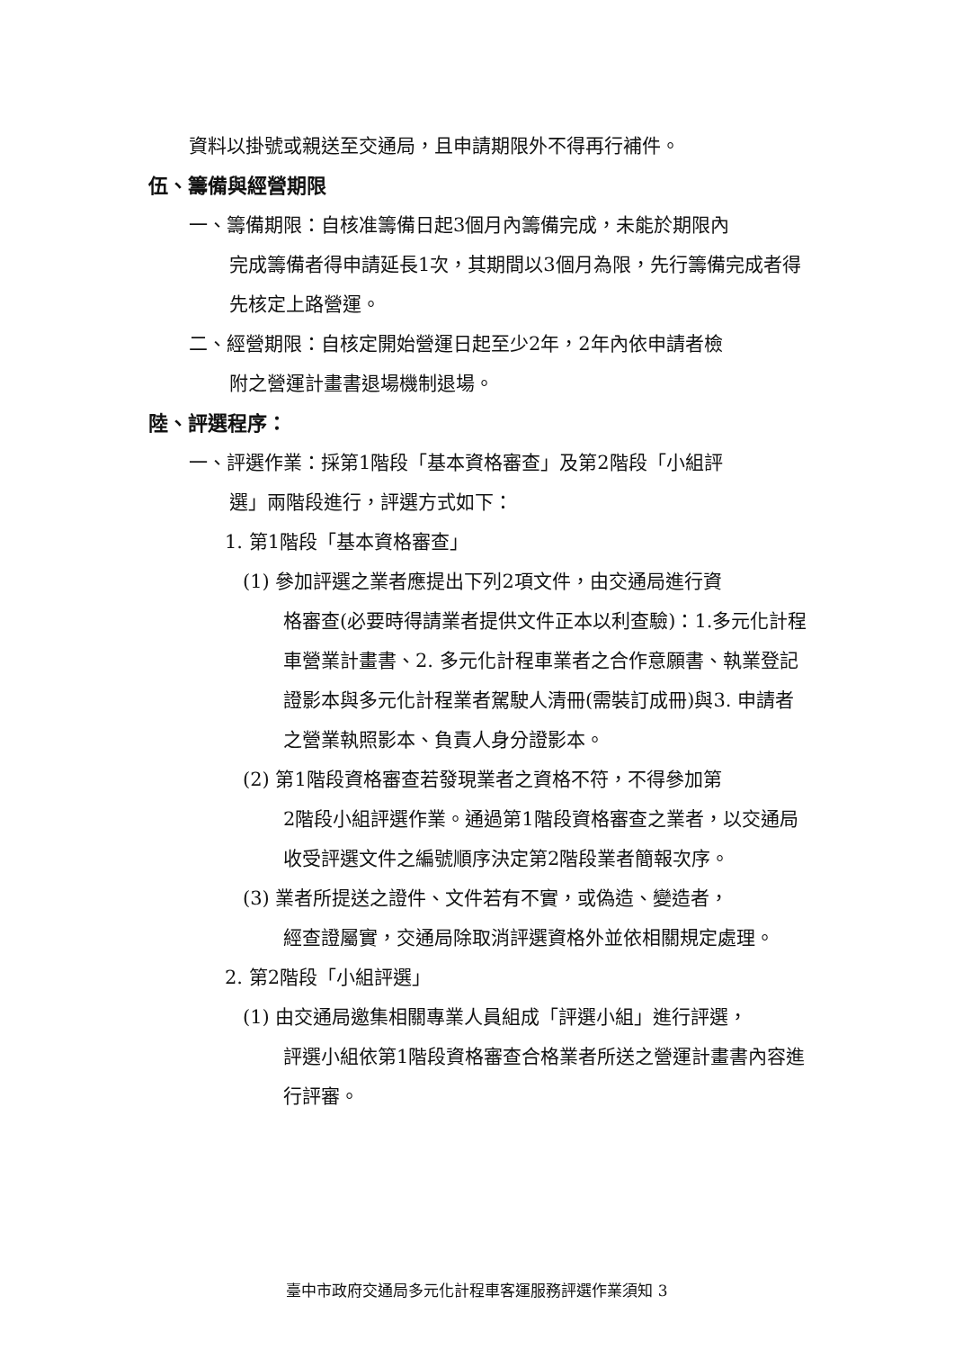資料以掛號或親送至交通局，且申請期限外不得再行補件。
伍、籌備與經營期限
一、籌備期限：自核准籌備日起3個月內籌備完成，未能於期限內
完成籌備者得申請延長1次，其期間以3個月為限，先行籌備完成者得先核定上路營運。
二、經營期限：自核定開始營運日起至少2年，2年內依申請者檢
附之營運計畫書退場機制退場。
陸、評選程序：
一、評選作業：採第1階段「基本資格審查」及第2階段「小組評
選」兩階段進行，評選方式如下：
1. 第1階段「基本資格審查」
(1) 參加評選之業者應提出下列2項文件，由交通局進行資
格審查(必要時得請業者提供文件正本以利查驗)：1.多元化計程車營業計畫書、2. 多元化計程車業者之合作意願書、執業登記證影本與多元化計程業者駕駛人清冊(需裝訂成冊)與3. 申請者之營業執照影本、負責人身分證影本。
(2) 第1階段資格審查若發現業者之資格不符，不得參加第
2階段小組評選作業。通過第1階段資格審查之業者，以交通局收受評選文件之編號順序決定第2階段業者簡報次序。
(3) 業者所提送之證件、文件若有不實，或偽造、變造者，
經查證屬實，交通局除取消評選資格外並依相關規定處理。
2. 第2階段「小組評選」
(1) 由交通局邀集相關專業人員組成「評選小組」進行評選，
評選小組依第1階段資格審查合格業者所送之營運計畫書內容進行評審。
臺中市政府交通局多元化計程車客運服務評選作業須知 3